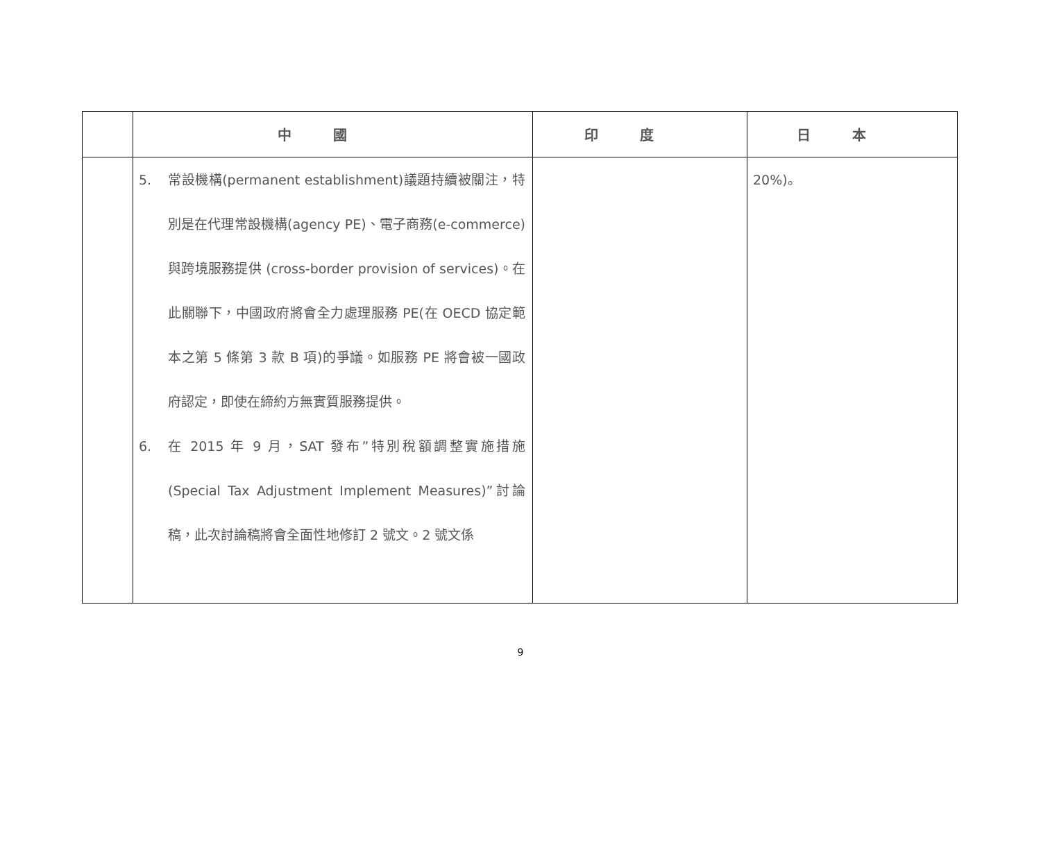| | 中國 | 印度 | 日本 |
| --- | --- | --- | --- |
| | 5. 常設機構(permanent establishment)議題持續被關注，特別是在代理常設機構(agency PE)、電子商務(e-commerce) 與跨境服務提供 (cross-border provision of services)。在此關聯下，中國政府將會全力處理服務 PE(在 OECD 協定範本之第 5 條第 3 款 B 項)的爭議。如服務 PE 將會被一國政府認定，即使在締約方無實質服務提供。 6. 在 2015 年 9 月，SAT 發布”特別稅額調整實施措施(Special Tax Adjustment Implement Measures)”討論稿，此次討論稿將會全面性地修訂 2 號文。2 號文係 | | 20%)。 |
9